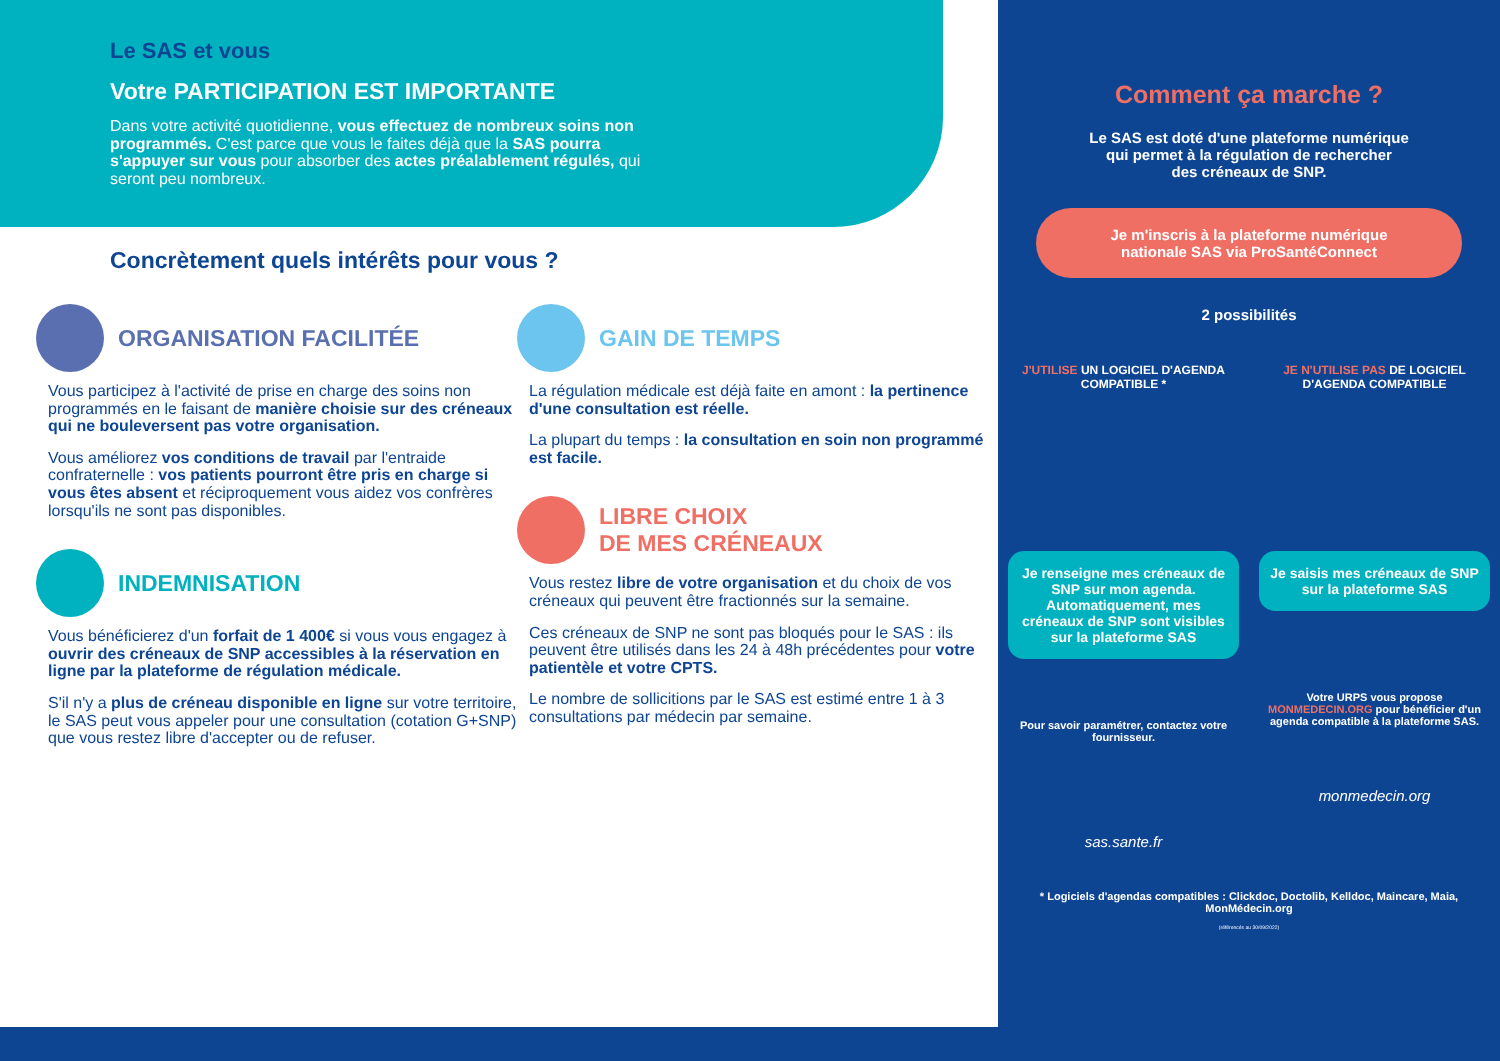Le SAS et vous
Votre PARTICIPATION EST IMPORTANTE
Dans votre activité quotidienne, vous effectuez de nombreux soins non programmés. C'est parce que vous le faites déjà que la SAS pourra s'appuyer sur vous pour absorber des actes préalablement régulés, qui seront peu nombreux.
Concrètement quels intérêts pour vous ?
ORGANISATION FACILITÉE
Vous participez à l'activité de prise en charge des soins non programmés en le faisant de manière choisie sur des créneaux qui ne bouleversent pas votre organisation.
Vous améliorez vos conditions de travail par l'entraide confraternelle : vos patients pourront être pris en charge si vous êtes absent et réciproquement vous aidez vos confrères lorsqu'ils ne sont pas disponibles.
INDEMNISATION
Vous bénéficierez d'un forfait de 1 400€ si vous vous engagez à ouvrir des créneaux de SNP accessibles à la réservation en ligne par la plateforme de régulation médicale.
S'il n'y a plus de créneau disponible en ligne sur votre territoire, le SAS peut vous appeler pour une consultation (cotation G+SNP) que vous restez libre d'accepter ou de refuser.
GAIN DE TEMPS
La régulation médicale est déjà faite en amont : la pertinence d'une consultation est réelle.
La plupart du temps : la consultation en soin non programmé est facile.
LIBRE CHOIX
DE MES CRÉNEAUX
Vous restez libre de votre organisation et du choix de vos créneaux qui peuvent être fractionnés sur la semaine.
Ces créneaux de SNP ne sont pas bloqués pour le SAS : ils peuvent être utilisés dans les 24 à 48h précédentes pour votre patientèle et votre CPTS.
Le nombre de sollicitions par le SAS est estimé entre 1 à 3 consultations par médecin par semaine.
Comment ça marche ?
Le SAS est doté d'une plateforme numérique
qui permet à la régulation de rechercher
des créneaux de SNP.
Je m'inscris à la plateforme numérique
nationale SAS via ProSantéConnect
2 possibilités
J'UTILISE UN LOGICIEL D'AGENDA COMPATIBLE *
Je renseigne mes créneaux de SNP sur mon agenda. Automatiquement, mes créneaux de SNP sont visibles sur la plateforme SAS
Pour savoir paramétrer, contactez votre fournisseur.
sas.sante.fr
JE N'UTILISE PAS DE LOGICIEL D'AGENDA COMPATIBLE
Je saisis mes créneaux de SNP sur la plateforme SAS
Votre URPS vous propose MONMEDECIN.ORG pour bénéficier d'un agenda compatible à la plateforme SAS.
monmedecin.org
* Logiciels d'agendas compatibles : Clickdoc, Doctolib, Kelldoc, Maincare, Maia, MonMédecin.org
(référencés au 30/09/2022)